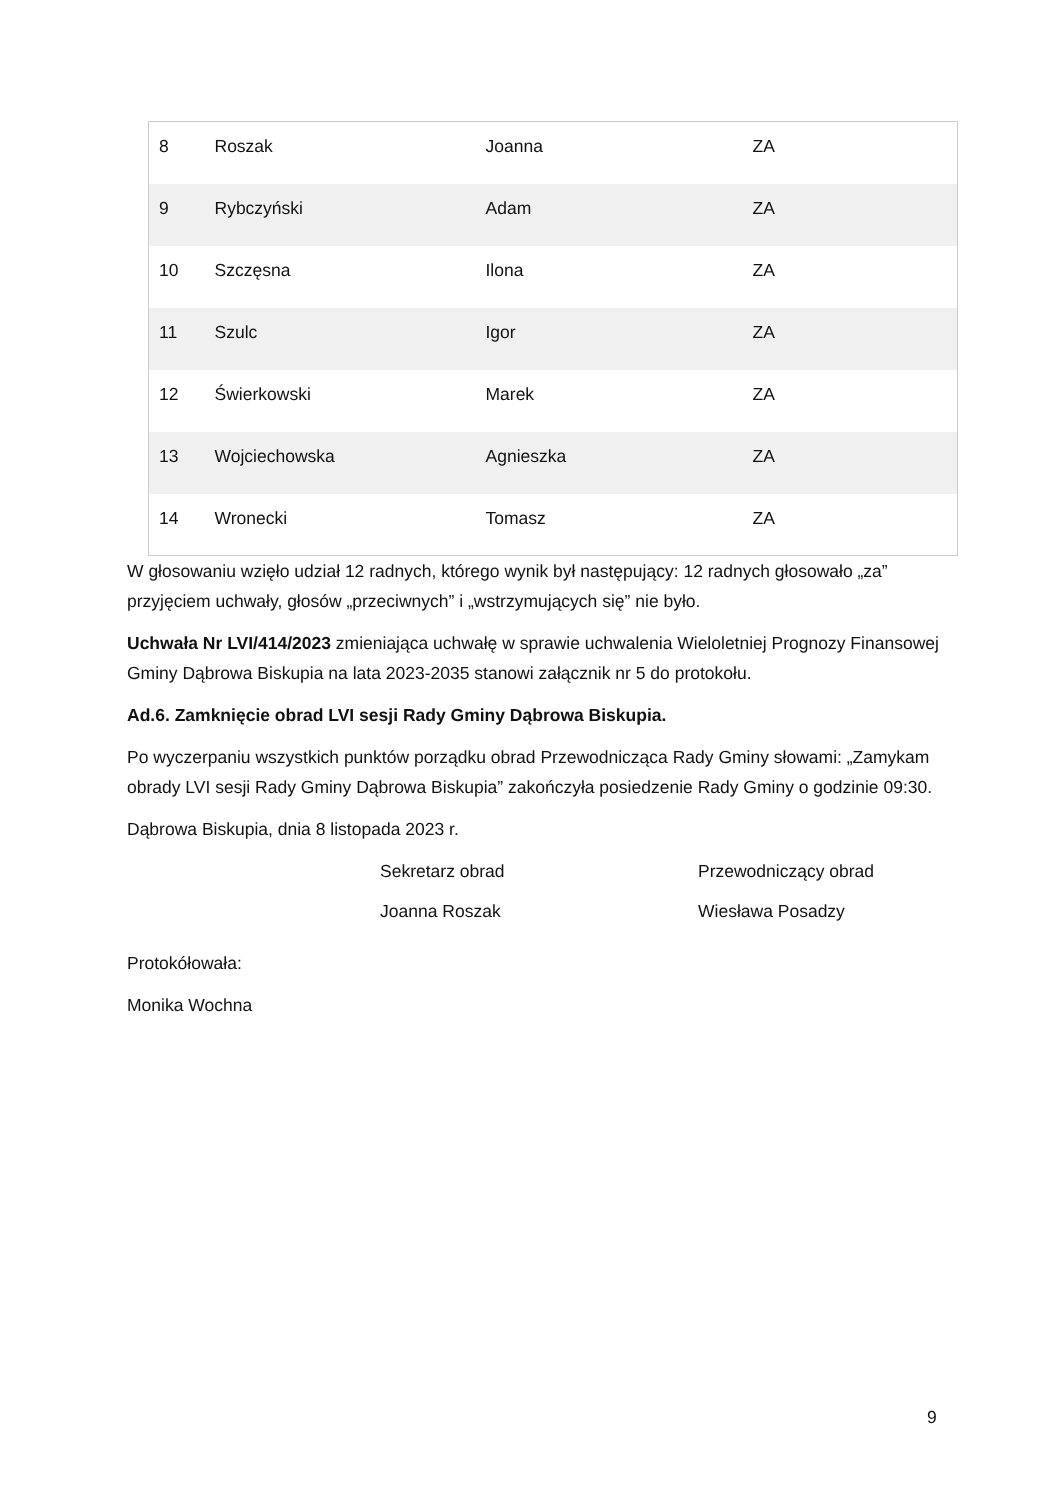| 8 | Roszak | Joanna | ZA |
| 9 | Rybczyński | Adam | ZA |
| 10 | Szczęsna | Ilona | ZA |
| 11 | Szulc | Igor | ZA |
| 12 | Świerkowski | Marek | ZA |
| 13 | Wojciechowska | Agnieszka | ZA |
| 14 | Wronecki | Tomasz | ZA |
W głosowaniu wzięło udział 12 radnych, którego wynik był następujący: 12 radnych głosowało „za” przyjęciem uchwały, głosów „przeciwnych” i „wstrzymujących się” nie było.
Uchwała Nr LVI/414/2023 zmieniająca uchwałę w sprawie uchwalenia Wieloletniej Prognozy Finansowej Gminy Dąbrowa Biskupia na lata 2023-2035 stanowi załącznik nr 5 do protokołu.
Ad.6. Zamknięcie obrad LVI sesji Rady Gminy Dąbrowa Biskupia.
Po wyczerpaniu wszystkich punktów porządku obrad Przewodnicząca Rady Gminy słowami: „Zamykam obrady LVI sesji Rady Gminy Dąbrowa Biskupia” zakończyła posiedzenie Rady Gminy o godzinie 09:30.
Dąbrowa Biskupia, dnia 8 listopada 2023 r.
Sekretarz obrad Przewodniczący obrad
Joanna Roszak Wiesława Posadzy
Protokółowała:
Monika Wochna
9